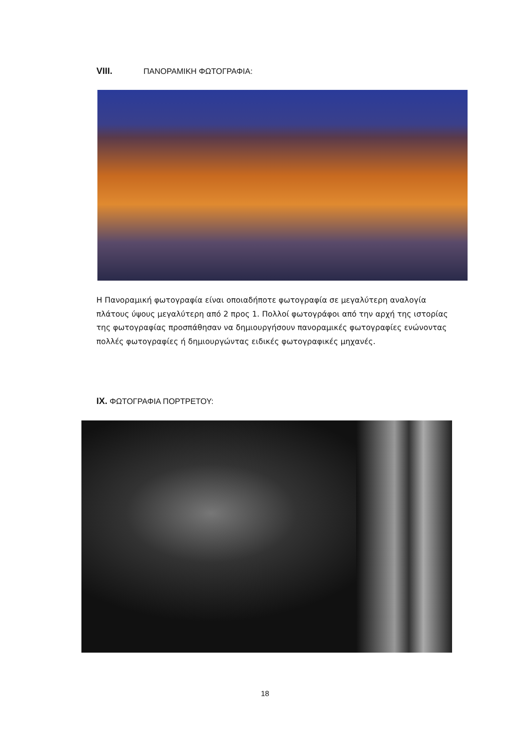VIII. ΠΑΝΟΡΑΜΙΚΗ ΦΩΤΟΓΡΑΦΙΑ:
Η Πανοραμική φωτογραφία είναι οποιαδήποτε φωτογραφία σε μεγαλύτερη αναλογία πλάτους ύψους μεγαλύτερη από 2 προς 1. Πολλοί φωτογράφοι από την αρχή της ιστορίας της φωτογραφίας προσπάθησαν να δημιουργήσουν πανοραμικές φωτογραφίες ενώνοντας πολλές φωτογραφίες ή δημιουργώντας ειδικές φωτογραφικές μηχανές.
IX. ΦΩΤΟΓΡΑΦΙΑ ΠΟΡΤΡΕΤΟΥ:
18